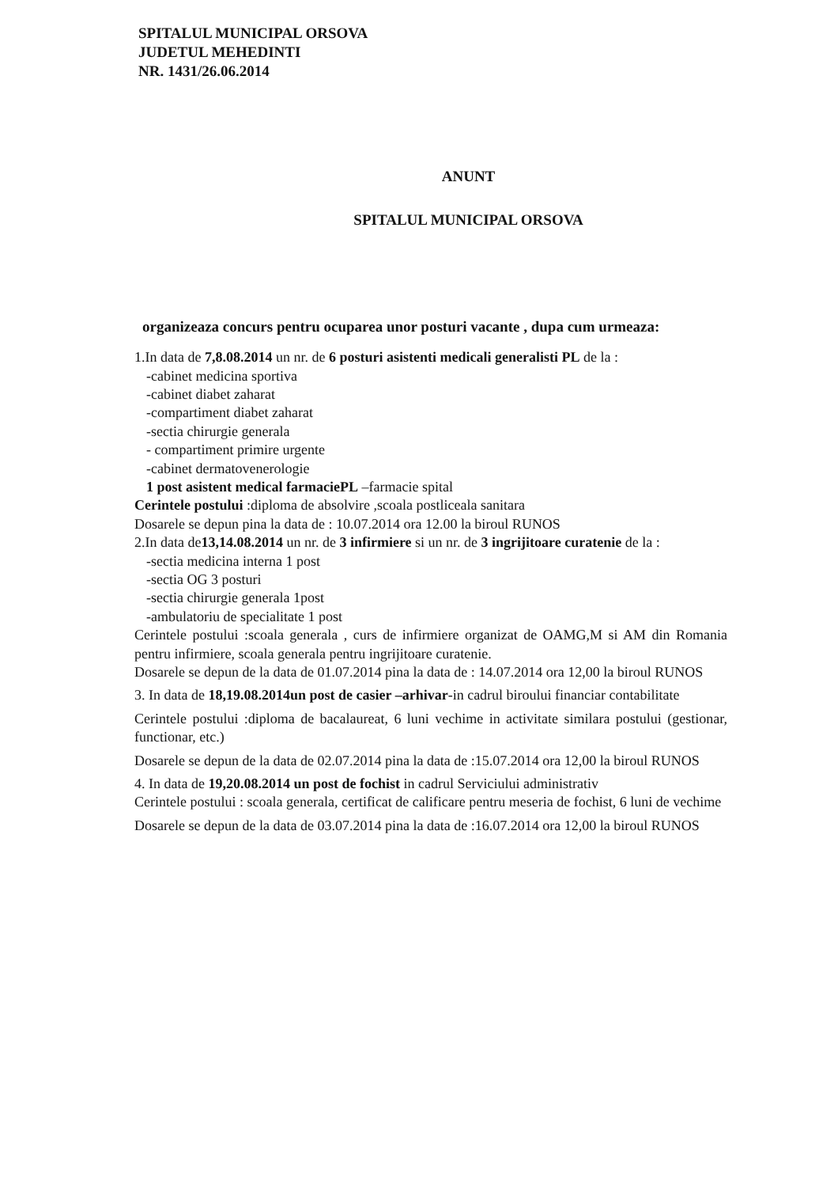SPITALUL MUNICIPAL ORSOVA
JUDETUL MEHEDINTI
NR. 1431/26.06.2014
ANUNT
SPITALUL MUNICIPAL ORSOVA
organizeaza concurs pentru ocuparea unor posturi vacante , dupa cum urmeaza:
1.In data de 7,8.08.2014 un nr. de 6 posturi asistenti medicali generalisti PL de la :
-cabinet medicina sportiva
-cabinet diabet zaharat
-compartiment diabet zaharat
-sectia chirurgie generala
- compartiment primire urgente
-cabinet dermatovenerologie
1 post asistent medical farmaciePL –farmacie spital
Cerintele postului :diploma de absolvire ,scoala postliceala sanitara
Dosarele se depun pina la data de : 10.07.2014 ora 12.00 la biroul RUNOS
2.In data de13,14.08.2014 un nr. de 3 infirmiere si un nr. de 3 ingrijitoare curatenie de la :
-sectia medicina interna 1 post
-sectia OG 3 posturi
-sectia chirurgie generala 1post
-ambulatoriu de specialitate 1 post
Cerintele postului :scoala generala , curs de infirmiere organizat de OAMG,M si AM din Romania pentru infirmiere, scoala generala pentru ingrijitoare curatenie.
Dosarele se depun de la data de 01.07.2014 pina la data de : 14.07.2014 ora 12,00 la biroul RUNOS
3. In data de 18,19.08.2014un post de casier –arhivar-in cadrul biroului financiar contabilitate
Cerintele postului :diploma de bacalaureat, 6 luni vechime in activitate similara postului (gestionar, functionar, etc.)
Dosarele se depun de la data de 02.07.2014 pina la data de :15.07.2014 ora 12,00 la biroul RUNOS
4. In data de 19,20.08.2014 un post de fochist in cadrul Serviciului administrativ
Cerintele postului : scoala generala, certificat de calificare pentru meseria de fochist, 6 luni de vechime
Dosarele se depun de la data de 03.07.2014 pina la data de :16.07.2014 ora 12,00 la biroul RUNOS